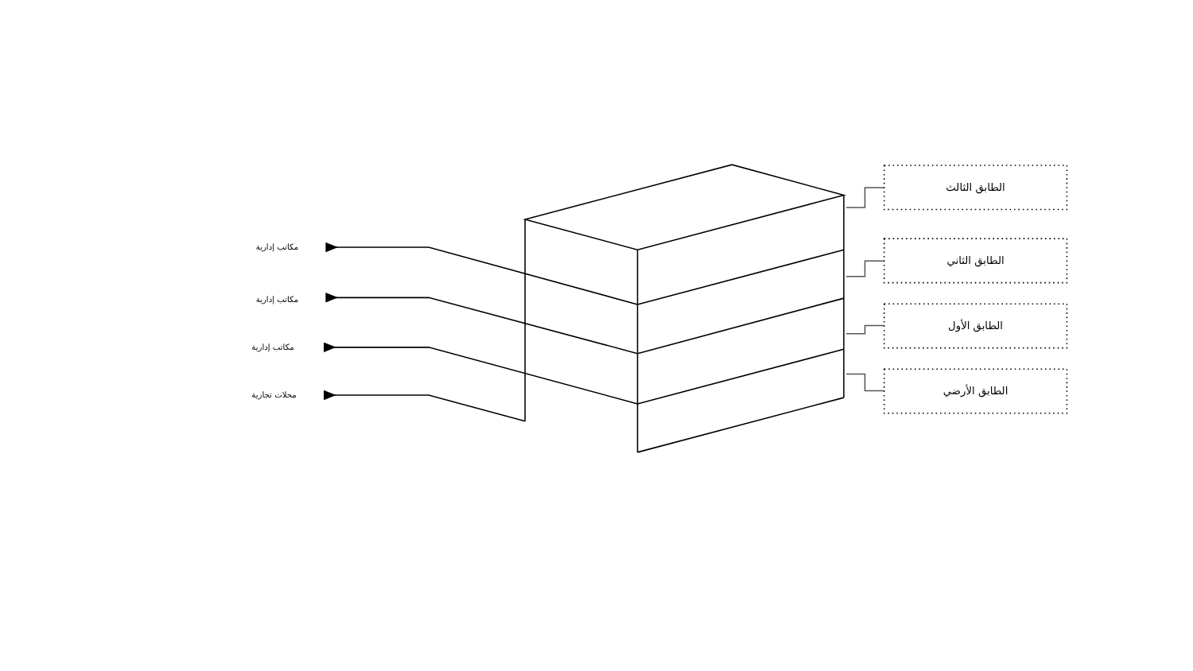الطابق الثالث
الطابق الثاني
الطابق الأول
الطابق الأرضي
مكاتب إدارية
مكاتب إدارية
مكاتب إدارية
محلات تجارية